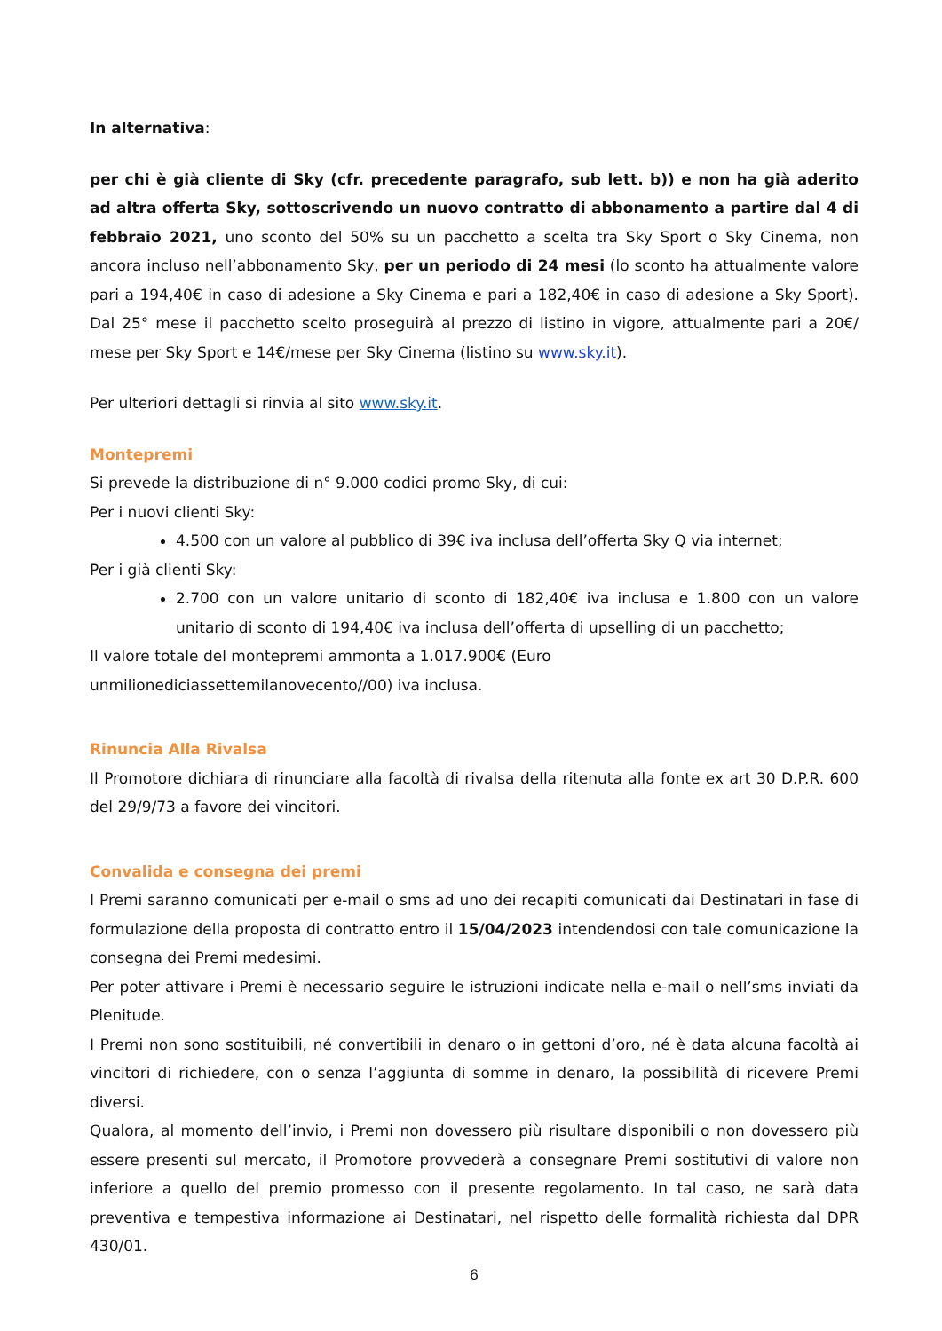In alternativa:
per chi è già cliente di Sky (cfr. precedente paragrafo, sub lett. b)) e non ha già aderito ad altra offerta Sky, sottoscrivendo un nuovo contratto di abbonamento a partire dal 4 di febbraio 2021, uno sconto del 50% su un pacchetto a scelta tra Sky Sport o Sky Cinema, non ancora incluso nell’abbonamento Sky, per un periodo di 24 mesi (lo sconto ha attualmente valore pari a 194,40€ in caso di adesione a Sky Cinema e pari a 182,40€ in caso di adesione a Sky Sport). Dal 25° mese il pacchetto scelto proseguirà al prezzo di listino in vigore, attualmente pari a 20€/ mese per Sky Sport e 14€/mese per Sky Cinema (listino su www.sky.it).
Per ulteriori dettagli si rinvia al sito www.sky.it.
Montepremi
Si prevede la distribuzione di n° 9.000 codici promo Sky, di cui:
Per i nuovi clienti Sky:
4.500 con un valore al pubblico di 39€ iva inclusa dell’offerta Sky Q via internet;
Per i già clienti Sky:
2.700 con un valore unitario di sconto di 182,40€ iva inclusa e 1.800 con un valore unitario di sconto di 194,40€ iva inclusa dell’offerta di upselling di un pacchetto;
Il valore totale del montepremi ammonta a 1.017.900€ (Euro
unmilionediciassettemilanovecento//00) iva inclusa.
Rinuncia Alla Rivalsa
Il Promotore dichiara di rinunciare alla facoltà di rivalsa della ritenuta alla fonte ex art 30 D.P.R. 600 del 29/9/73 a favore dei vincitori.
Convalida e consegna dei premi
I Premi saranno comunicati per e-mail o sms ad uno dei recapiti comunicati dai Destinatari in fase di formulazione della proposta di contratto entro il 15/04/2023 intendendosi con tale comunicazione la consegna dei Premi medesimi.
Per poter attivare i Premi è necessario seguire le istruzioni indicate nella e-mail o nell’sms inviati da Plenitude.
I Premi non sono sostituibili, né convertibili in denaro o in gettoni d’oro, né è data alcuna facoltà ai vincitori di richiedere, con o senza l’aggiunta di somme in denaro, la possibilità di ricevere Premi diversi.
Qualora, al momento dell’invio, i Premi non dovessero più risultare disponibili o non dovessero più essere presenti sul mercato, il Promotore provvederà a consegnare Premi sostitutivi di valore non inferiore a quello del premio promesso con il presente regolamento. In tal caso, ne sarà data preventiva e tempestiva informazione ai Destinatari, nel rispetto delle formalità richiesta dal DPR 430/01.
6